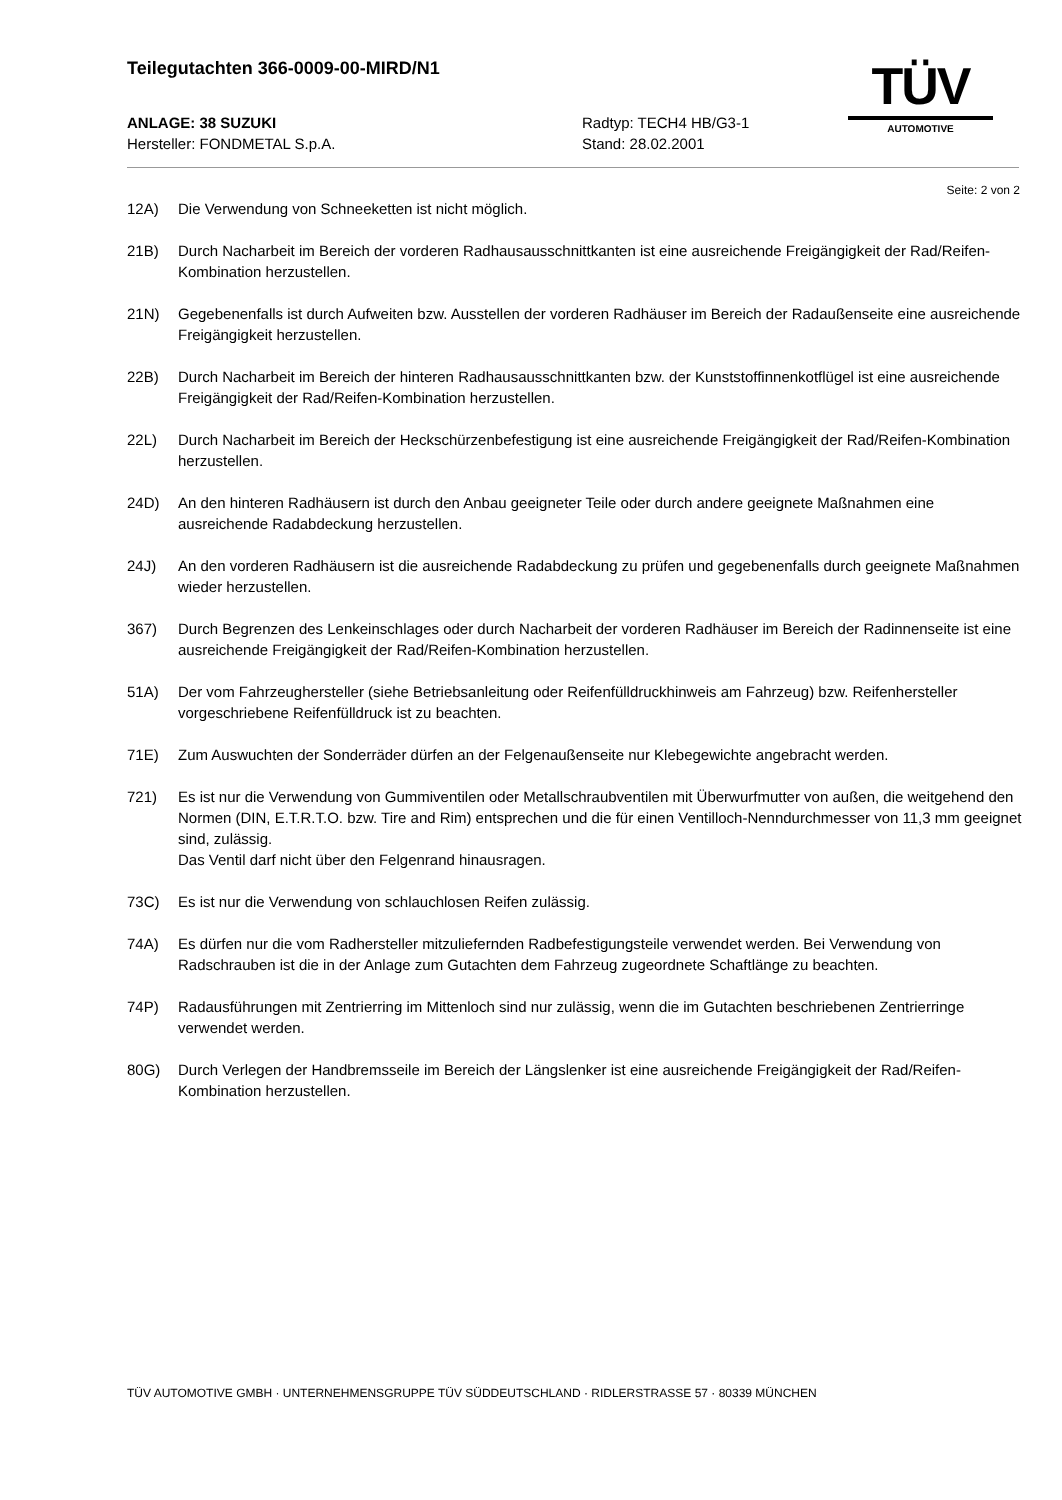Teilegutachten 366-0009-00-MIRD/N1
ANLAGE: 38 SUZUKI
Hersteller: FONDMETAL S.p.A.
Radtyp: TECH4 HB/G3-1
Stand: 28.02.2001
TÜV
AUTOMOTIVE
Seite: 2 von 2
12A) Die Verwendung von Schneeketten ist nicht möglich.
21B) Durch Nacharbeit im Bereich der vorderen Radhausausschnittkanten ist eine ausreichende Freigängigkeit der Rad/Reifen-Kombination herzustellen.
21N) Gegebenenfalls ist durch Aufweiten bzw. Ausstellen der vorderen Radhäuser im Bereich der Radaußenseite eine ausreichende Freigängigkeit herzustellen.
22B) Durch Nacharbeit im Bereich der hinteren Radhausausschnittkanten bzw. der Kunststoffinnenkotflügel ist eine ausreichende Freigängigkeit der Rad/Reifen-Kombination herzustellen.
22L) Durch Nacharbeit im Bereich der Heckschürzenbefestigung ist eine ausreichende Freigängigkeit der Rad/Reifen-Kombination herzustellen.
24D) An den hinteren Radhäusern ist durch den Anbau geeigneter Teile oder durch andere geeignete Maßnahmen eine ausreichende Radabdeckung herzustellen.
24J) An den vorderen Radhäusern ist die ausreichende Radabdeckung zu prüfen und gegebenenfalls durch geeignete Maßnahmen wieder herzustellen.
367) Durch Begrenzen des Lenkeinschlages oder durch Nacharbeit der vorderen Radhäuser im Bereich der Radinnenseite ist eine ausreichende Freigängigkeit der Rad/Reifen-Kombination herzustellen.
51A) Der vom Fahrzeughersteller (siehe Betriebsanleitung oder Reifenfülldruckhinweis am Fahrzeug) bzw. Reifenhersteller vorgeschriebene Reifenfülldruck ist zu beachten.
71E) Zum Auswuchten der Sonderräder dürfen an der Felgenaußenseite nur Klebegewichte angebracht werden.
721) Es ist nur die Verwendung von Gummiventilen oder Metallschraubventilen mit Überwurfmutter von außen, die weitgehend den Normen (DIN, E.T.R.T.O. bzw. Tire and Rim) entsprechen und die für einen Ventilloch-Nenndurchmesser von 11,3 mm geeignet sind, zulässig.
Das Ventil darf nicht über den Felgenrand hinausragen.
73C) Es ist nur die Verwendung von schlauchlosen Reifen zulässig.
74A) Es dürfen nur die vom Radhersteller mitzuliefernden Radbefestigungsteile verwendet werden. Bei Verwendung von Radschrauben ist die in der Anlage zum Gutachten dem Fahrzeug zugeordnete Schaftlänge zu beachten.
74P) Radausführungen mit Zentrierring im Mittenloch sind nur zulässig, wenn die im Gutachten beschriebenen Zentrierringe verwendet werden.
80G) Durch Verlegen der Handbremsseile im Bereich der Längslenker ist eine ausreichende Freigängigkeit der Rad/Reifen-Kombination herzustellen.
TÜV AUTOMOTIVE GMBH · UNTERNEHMENSGRUPPE TÜV SÜDDEUTSCHLAND · RIDLERSTRASSE 57 · 80339 MÜNCHEN